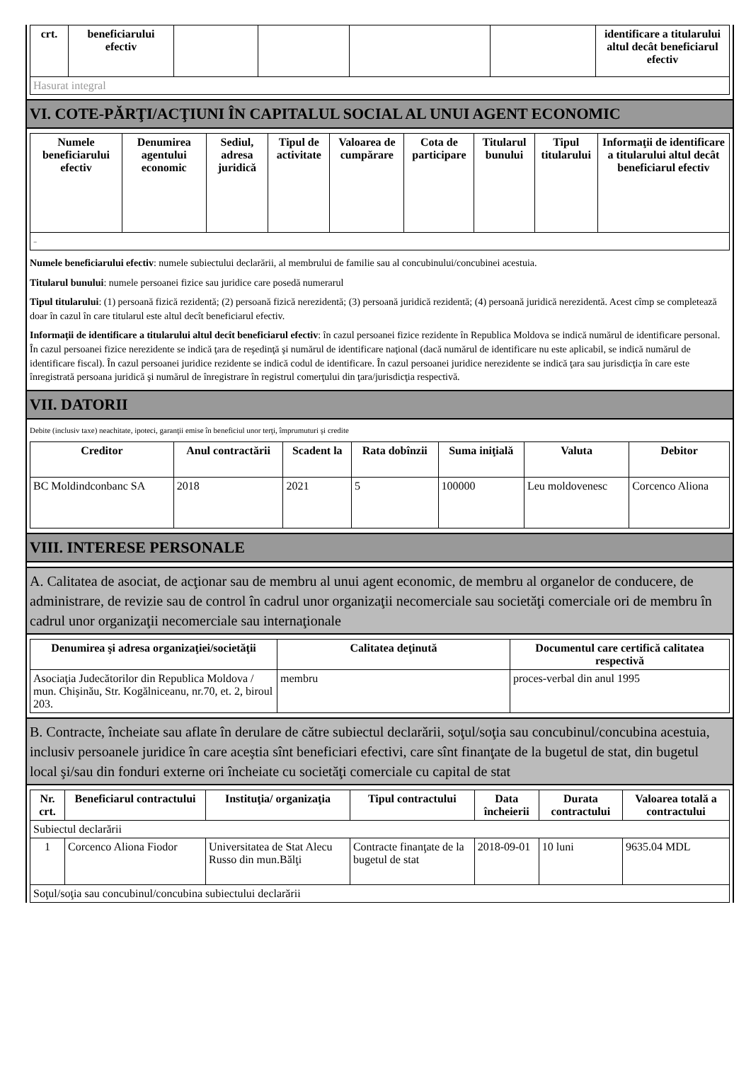| crt. | beneficiarului efectiv | | | | | identificare a titularului altul decât beneficiarul efectiv |
| --- | --- | --- | --- | --- | --- | --- |
| Hasurat integral | | | | | | |
VI. COTE-PĂRŢI/ACŢIUNI ÎN CAPITALUL SOCIAL AL UNUI AGENT ECONOMIC
| Numele beneficiarului efectiv | Denumirea agentului economic | Sediul, adresa juridică | Tipul de activitate | Valoarea de cumpărare | Cota de participare | Titularul bunului | Tipul titularului | Informaţii de identificare a titularului altul decât beneficiarul efectiv |
| --- | --- | --- | --- | --- | --- | --- | --- | --- |
| - | | | | | | | | |
Numele beneficiarului efectiv: numele subiectului declarării, al membrului de familie sau al concubinului/concubinei acestuia.
Titularul bunului: numele persoanei fizice sau juridice care posedă numerarul
Tipul titularului: (1) persoană fizică rezidentă; (2) persoană fizică nerezidentă; (3) persoană juridică rezidentă; (4) persoană juridică nerezidentă. Acest cîmp se completează doar în cazul în care titularul este altul decît beneficiarul efectiv.
Informaţii de identificare a titularului altul decît beneficiarul efectiv: în cazul persoanei fizice rezidente în Republica Moldova se indică numărul de identificare personal. În cazul persoanei fizice nerezidente se indică ţara de reşedinţă şi numărul de identificare naţional (dacă numărul de identificare nu este aplicabil, se indică numărul de identificare fiscal). În cazul persoanei juridice rezidente se indică codul de identificare. În cazul persoanei juridice nerezidente se indică ţara sau jurisdicţia în care este înregistrată persoana juridică şi numărul de înregistrare în registrul comerţului din ţara/jurisdicţia respectivă.
VII. DATORII
Debite (inclusiv taxe) neachitate, ipoteci, garanţii emise în beneficiul unor terţi, împrumuturi şi credite
| Creditor | Anul contractării | Scadent la | Rata dobînzii | Suma iniţială | Valuta | Debitor |
| --- | --- | --- | --- | --- | --- | --- |
| BC Moldindconbanc SA | 2018 | 2021 | 5 | 100000 | Leu moldovenesc | Corcenco Aliona |
VIII. INTERESE PERSONALE
A. Calitatea de asociat, de acţionar sau de membru al unui agent economic, de membru al organelor de conducere, de administrare, de revizie sau de control în cadrul unor organizaţii necomerciale sau societăţi comerciale ori de membru în cadrul unor organizaţii necomerciale sau internaţionale
| Denumirea şi adresa organizaţiei/societăţii | Calitatea deţinută | Documentul care certifică calitatea respectivă |
| --- | --- | --- |
| Asociaţia Judecătorilor din Republica Moldova / mun. Chişinău, Str. Kogălniceanu, nr.70, et. 2, biroul 203. | membru | proces-verbal din anul 1995 |
B. Contracte, încheiate sau aflate în derulare de către subiectul declarării, soţul/soţia sau concubinul/concubina acestuia, inclusiv persoanele juridice în care aceştia sînt beneficiari efectivi, care sînt finanţate de la bugetul de stat, din bugetul local şi/sau din fonduri externe ori încheiate cu societăţi comerciale cu capital de stat
| Nr. crt. | Beneficiarul contractului | Instituţia/ organizaţia | Tipul contractului | Data încheierii | Durata contractului | Valoarea totală a contractului |
| --- | --- | --- | --- | --- | --- | --- |
| Subiectul declarării | | | | | | |
| 1 | Corcenco Aliona Fiodor | Universitatea de Stat Alecu Russo din mun.Bălţi | Contracte finanţate de la bugetul de stat | 2018-09-01 | 10 luni | 9635.04 MDL |
| Soţul/soţia sau concubinul/concubina subiectului declarării | | | | | | |